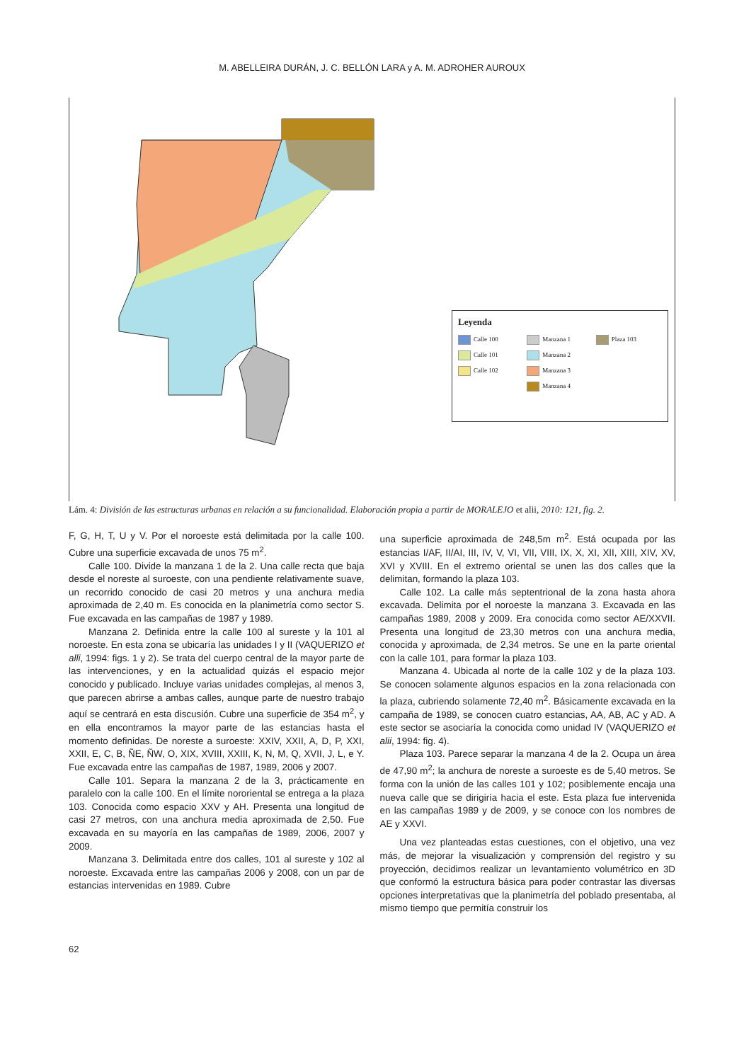M. ABELLEIRA DURÁN, J. C. BELLÓN LARA y A. M. ADROHER AUROUX
Leyenda
Calle 100
Manzana 1
Plaza 103
Calle 101
Manzana 2
Calle 102
Manzana 3
Manzana 4
Lám. 4: División de las estructuras urbanas en relación a su funcionalidad. Elaboración propia a partir de MORALEJO et alii, 2010: 121, fig. 2.
F, G, H, T, U y V. Por el noroeste está delimitada por la calle 100. Cubre una superficie excavada de unos 75 m<sup>2</sup>.
Calle 100. Divide la manzana 1 de la 2. Una calle recta que baja desde el noreste al suroeste, con una pendiente relativamente suave, un recorrido conocido de casi 20 metros y una anchura media aproximada de 2,40 m. Es conocida en la planimetría como sector S. Fue excavada en las campañas de 1987 y 1989.
Manzana 2. Definida entre la calle 100 al sureste y la 101 al noroeste. En esta zona se ubicaría las unidades I y II (VAQUERIZO et alli, 1994: figs. 1 y 2). Se trata del cuerpo central de la mayor parte de las intervenciones, y en la actualidad quizás el espacio mejor conocido y publicado. Incluye varias unidades complejas, al menos 3, que parecen abrirse a ambas calles, aunque parte de nuestro trabajo aquí se centrará en esta discusión. Cubre una superficie de 354 m<sup>2</sup>, y en ella encontramos la mayor parte de las estancias hasta el momento definidas. De noreste a suroeste: XXIV, XXII, A, D, P, XXI, XXII, E, C, B, ÑE, ÑW, O, XIX, XVIII, XXIII, K, N, M, Q, XVII, J, L, e Y. Fue excavada entre las campañas de 1987, 1989, 2006 y 2007.
Calle 101. Separa la manzana 2 de la 3, prácticamente en paralelo con la calle 100. En el límite nororiental se entrega a la plaza 103. Conocida como espacio XXV y AH. Presenta una longitud de casi 27 metros, con una anchura media aproximada de 2,50. Fue excavada en su mayoría en las campañas de 1989, 2006, 2007 y 2009.
Manzana 3. Delimitada entre dos calles, 101 al sureste y 102 al noroeste. Excavada entre las campañas 2006 y 2008, con un par de estancias intervenidas en 1989. Cubre
una superficie aproximada de 248,5m m<sup>2</sup>. Está ocupada por las estancias I/AF, II/AI, III, IV, V, VI, VII, VIII, IX, X, XI, XII, XIII, XIV, XV, XVI y XVIII. En el extremo oriental se unen las dos calles que la delimitan, formando la plaza 103.
Calle 102. La calle más septentrional de la zona hasta ahora excavada. Delimita por el noroeste la manzana 3. Excavada en las campañas 1989, 2008 y 2009. Era conocida como sector AE/XXVII. Presenta una longitud de 23,30 metros con una anchura media, conocida y aproximada, de 2,34 metros. Se une en la parte oriental con la calle 101, para formar la plaza 103.
Manzana 4. Ubicada al norte de la calle 102 y de la plaza 103. Se conocen solamente algunos espacios en la zona relacionada con la plaza, cubriendo solamente 72,40 m<sup>2</sup>. Básicamente excavada en la campaña de 1989, se conocen cuatro estancias, AA, AB, AC y AD. A este sector se asociaría la conocida como unidad IV (VAQUERIZO et alii, 1994: fig. 4).
Plaza 103. Parece separar la manzana 4 de la 2. Ocupa un área de 47,90 m<sup>2</sup>; la anchura de noreste a suroeste es de 5,40 metros. Se forma con la unión de las calles 101 y 102; posiblemente encaja una nueva calle que se dirigiría hacia el este. Esta plaza fue intervenida en las campañas 1989 y de 2009, y se conoce con los nombres de AE y XXVI.
Una vez planteadas estas cuestiones, con el objetivo, una vez más, de mejorar la visualización y comprensión del registro y su proyección, decidimos realizar un levantamiento volumétrico en 3D que conformó la estructura básica para poder contrastar las diversas opciones interpretativas que la planimetría del poblado presentaba, al mismo tiempo que permitía construir los
62